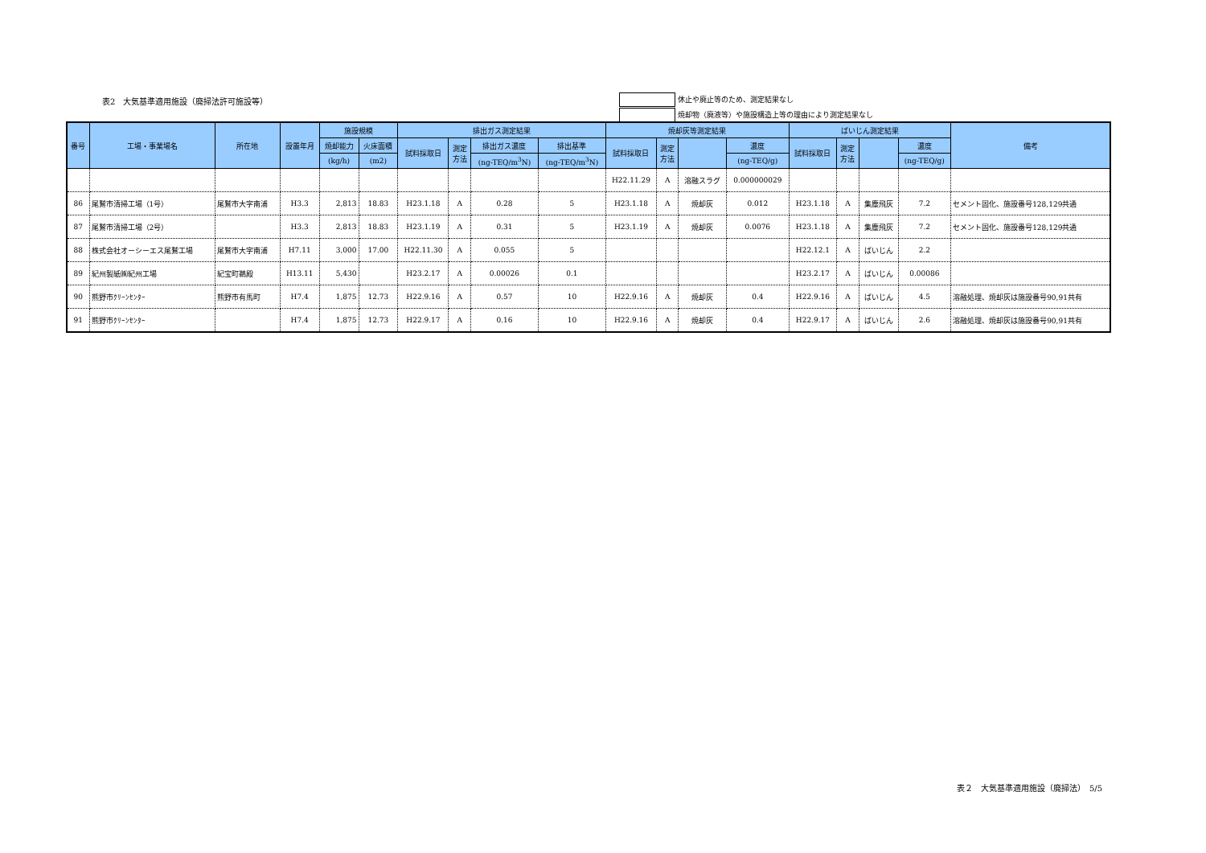表2　大気基準適用施設（廃掃法許可施設等）
休止や廃止等のため、測定結果なし
焼却物（廃液等）や施設構造上等の理由により測定結果なし
| 番号 | 工場・事業場名 | 所在地 | 設置年月 | 施設規模 | | 排出ガス測定結果 | | | | 焼却灰等測定結果 | | | | ばいじん測定結果 | | | | 備考 |
| --- | --- | --- | --- | --- | --- | --- | --- | --- | --- | --- | --- | --- | --- | --- | --- | --- | --- | --- |
| | | | | 焼却能力 | 火床面積 | 試料採取日 | 測定 方法 | 排出ガス濃度 | 排出基準 | 試料採取日 | 測定 方法 | | 濃度 | 試料採取日 | 測定 方法 | | 濃度 | |
| | | | | (kg/h) | (m2) | | | (ng-TEQ/m<sup>3</sup>N) | (ng-TEQ/m<sup>3</sup>N) | | | | (ng-TEQ/g) | | | | (ng-TEQ/g) | |
| | | | | | | | | | | H22.11.29 | A | 溶融スラグ | 0.000000029 | | | | | |
| 86 | 尾鷲市清掃工場（1号） | 尾鷲市大字南浦 | H3.3 | 2,813 | 18.83 | H23.1.18 | A | 0.28 | 5 | H23.1.18 | A | 焼却灰 | 0.012 | H23.1.18 | A | 集塵飛灰 | 7.2 | セメント固化、施設番号128,129共通 |
| 87 | 尾鷲市清掃工場（2号） | | H3.3 | 2,813 | 18.83 | H23.1.19 | A | 0.31 | 5 | H23.1.19 | A | 焼却灰 | 0.0076 | H23.1.18 | A | 集塵飛灰 | 7.2 | セメント固化、施設番号128,129共通 |
| 88 | 株式会社オーシーエス尾鷲工場 | 尾鷲市大字南浦 | H7.11 | 3,000 | 17.00 | H22.11.30 | A | 0.055 | 5 | | | | | H22.12.1 | A | ばいじん | 2.2 | |
| 89 | 紀州製紙㈱紀州工場 | 紀宝町鵜殿 | H13.11 | 5,430 | | H23.2.17 | A | 0.00026 | 0.1 | | | | | H23.2.17 | A | ばいじん | 0.00086 | |
| 90 | 熊野市ｸﾘｰﾝｾﾝﾀｰ | 熊野市有馬町 | H7.4 | 1,875 | 12.73 | H22.9.16 | A | 0.57 | 10 | H22.9.16 | A | 焼却灰 | 0.4 | H22.9.16 | A | ばいじん | 4.5 | 溶融処理、焼却灰は施設番号90,91共有 |
| 91 | 熊野市ｸﾘｰﾝｾﾝﾀｰ | | H7.4 | 1,875 | 12.73 | H22.9.17 | A | 0.16 | 10 | H22.9.16 | A | 焼却灰 | 0.4 | H22.9.17 | A | ばいじん | 2.6 | 溶融処理、焼却灰は施設番号90,91共有 |
表２　大気基準適用施設（廃掃法）　5/5